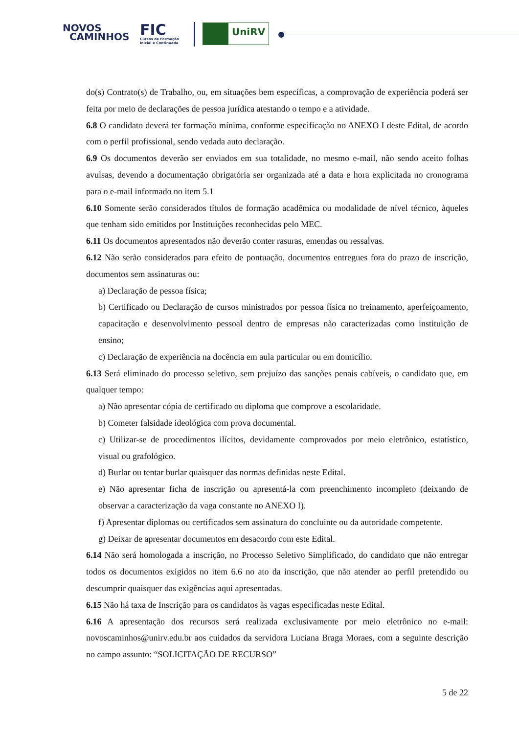NOVOS
CAMINHOS
FIC
Cursos de Formação
Inicial e Continuada
UniRV
do(s) Contrato(s) de Trabalho, ou, em situações bem específicas, a comprovação de experiência poderá ser feita por meio de declarações de pessoa jurídica atestando o tempo e a atividade.
6.8 O candidato deverá ter formação mínima, conforme especificação no ANEXO I deste Edital, de acordo com o perfil profissional, sendo vedada auto declaração.
6.9 Os documentos deverão ser enviados em sua totalidade, no mesmo e-mail, não sendo aceito folhas avulsas, devendo a documentação obrigatória ser organizada até a data e hora explicitada no cronograma para o e-mail informado no item 5.1
6.10 Somente serão considerados títulos de formação acadêmica ou modalidade de nível técnico, àqueles que tenham sido emitidos por Instituições reconhecidas pelo MEC.
6.11 Os documentos apresentados não deverão conter rasuras, emendas ou ressalvas.
6.12 Não serão considerados para efeito de pontuação, documentos entregues fora do prazo de inscrição, documentos sem assinaturas ou:
a) Declaração de pessoa física;
b) Certificado ou Declaração de cursos ministrados por pessoa física no treinamento, aperfeiçoamento, capacitação e desenvolvimento pessoal dentro de empresas não caracterizadas como instituição de ensino;
c) Declaração de experiência na docência em aula particular ou em domicílio.
6.13 Será eliminado do processo seletivo, sem prejuízo das sanções penais cabíveis, o candidato que, em qualquer tempo:
a) Não apresentar cópia de certificado ou diploma que comprove a escolaridade.
b) Cometer falsidade ideológica com prova documental.
c) Utilizar-se de procedimentos ilícitos, devidamente comprovados por meio eletrônico, estatístico, visual ou grafológico.
d) Burlar ou tentar burlar quaisquer das normas definidas neste Edital.
e) Não apresentar ficha de inscrição ou apresentá-la com preenchimento incompleto (deixando de observar a caracterização da vaga constante no ANEXO I).
f) Apresentar diplomas ou certificados sem assinatura do concluinte ou da autoridade competente.
g) Deixar de apresentar documentos em desacordo com este Edital.
6.14 Não será homologada a inscrição, no Processo Seletivo Simplificado, do candidato que não entregar todos os documentos exigidos no item 6.6 no ato da inscrição, que não atender ao perfil pretendido ou descumprir quaisquer das exigências aqui apresentadas.
6.15 Não há taxa de Inscrição para os candidatos às vagas especificadas neste Edital.
6.16 A apresentação dos recursos será realizada exclusivamente por meio eletrônico no e-mail: novoscaminhos@unirv.edu.br aos cuidados da servidora Luciana Braga Moraes, com a seguinte descrição no campo assunto: “SOLICITAÇÃO DE RECURSO”
5 de 22